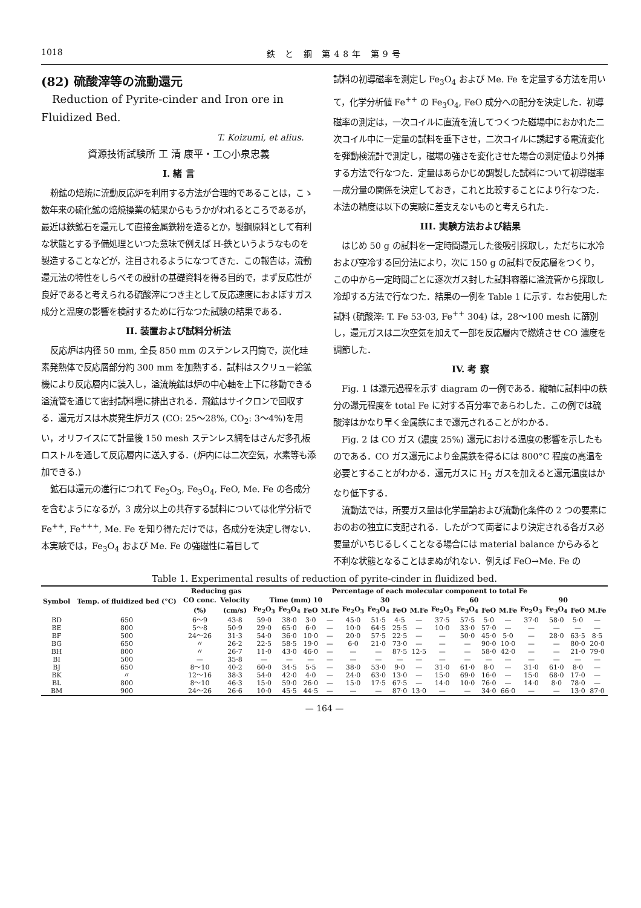1018 鉄 と 鋼 第48年 第9号
(82) 硫酸滓等の流動還元
Reduction of Pyrite-cinder and Iron ore in Fluidized Bed.
T. Koizumi, et alius.
資源技術試験所 工 清 康平・工○小泉忠義
I. 緒 言
粉鉱の焙焼に流動反応炉を利用する方法が合理的であることは，こゝ数年来の硫化鉱の焙焼操業の結果からもうかがわれるところであるが，最近は鉄鉱石を還元して直接金属鉄粉を造るとか，製鋼原料として有利な状態とする予備処理といつた意味で例えば H-鉄というようなものを製造することなどが，注目されるようになつてきた．この報告は，流動還元法の特性をしらべその設計の基礎資料を得る目的で，まず反応性が良好であると考えられる硫酸滓につき主として反応速度におよぼすガス成分と温度の影響を検討するために行なつた試験の結果である．
II. 装置および試料分析法
反応炉は内径 50 mm, 全長 850 mm のステンレス円筒で，炭化珪素発熱体で反応層部分約 300 mm を加熱する．試料はスクリュー給鉱機により反応層内に装入し，溢流焼鉱は炉の中心軸を上下に移動できる溢流管を通じて密封試料壜に排出される．飛鉱はサイクロンで回収する．還元ガスは木炭発生炉ガス (CO: 25～28%, CO<sub>2</sub>: 3～4%)を用い，オリフイスにて計量後 150 mesh ステンレス網をはさんだ多孔板ロストルを通して反応層内に送入する．(炉内には二次空気，水素等も添加できる.)
鉱石は還元の進行につれて Fe<sub>2</sub>O<sub>3</sub>, Fe<sub>3</sub>O<sub>4</sub>, FeO, Me. Fe の各成分を含むようになるが，3 成分以上の共存する試料については化学分析で Fe<sup>++</sup>, Fe<sup>+++</sup>, Me. Fe を知り得ただけでは，各成分を決定し得ない．本実験では，Fe<sub>3</sub>O<sub>4</sub> および Me. Fe の強磁性に着目して
試料の初導磁率を測定し Fe<sub>3</sub>O<sub>4</sub> および Me. Fe を定量する方法を用いて，化学分析値 Fe<sup>++</sup> の Fe<sub>3</sub>O<sub>4</sub>, FeO 成分への配分を決定した．初導磁率の測定は，一次コイルに直流を流してつくつた磁場中におかれた二次コイル中に一定量の試料を垂下させ，二次コイルに誘起する電流変化を弾動検流計で測定し，磁場の強さを変化させた場合の測定値より外挿する方法で行なつた．定量はあらかじめ調製した試料について初導磁率—成分量の関係を決定しておき，これと比較することにより行なつた．本法の精度は以下の実験に差支えないものと考えられた．
III. 実験方法および結果
はじめ 50 g の試料を一定時間還元した後吸引採取し，ただちに水冷および空冷する回分法により，次に 150 g の試料で反応層をつくり，この中から一定時間ごとに逐次ガス封した試料容器に溢流管から採取し冷却する方法で行なつた．結果の一例を Table 1 に示す．なお使用した試料 (硫酸滓: T. Fe 53·03, Fe<sup>++</sup> 304) は，28～100 mesh に篩別し，還元ガスは二次空気を加えて一部を反応層内で燃焼させ CO 濃度を調節した．
IV. 考 察
Fig. 1 は還元過程を示す diagram の一例である．縦軸に試料中の鉄分の還元程度を total Fe に対する百分率であらわした．この例では硫酸滓はかなり早く金属鉄にまで還元されることがわかる．
Fig. 2 は CO ガス (濃度 25%) 還元における温度の影響を示したものである．CO ガス還元により金属鉄を得るには 800°C 程度の高温を必要とすることがわかる．還元ガスに H<sub>2</sub> ガスを加えると還元温度はかなり低下する．
流動法では，所要ガス量は化学量論および流動化条件の 2 つの要素におのおの独立に支配される．したがつて両者により決定される各ガス必要量がいちじるしくことなる場合には material balance からみると不利な状態となることはまぬがれない．例えば FeO→Me. Fe の
Table 1. Experimental results of reduction of pyrite-cinder in fluidized bed.
| Symbol | Temp. of fluidized bed (°C) | Reducing gas | | Percentage of each molecular component to total Fe | | | | | | | | | | | | | | | |
| --- | --- | --- | --- | --- | --- | --- | --- | --- | --- | --- | --- | --- | --- | --- | --- | --- | --- | --- | --- |
| | | CO conc. | Velocity | Time (mm) 10 | | | | 30 | | | | 60 | | | | 90 | | | |
| | | (%) | (cm/s) | Fe<sub>2</sub>O<sub>3</sub> | Fe<sub>3</sub>O<sub>4</sub> | FeO | M.Fe | Fe<sub>2</sub>O<sub>3</sub> | Fe<sub>3</sub>O<sub>4</sub> | FeO | M.Fe | Fe<sub>2</sub>O<sub>3</sub> | Fe<sub>3</sub>O<sub>4</sub> | FeO | M.Fe | Fe<sub>2</sub>O<sub>3</sub> | Fe<sub>3</sub>O<sub>4</sub> | FeO | M.Fe |
| BD | 650 | 6～9 | 43·8 | 59·0 | 38·0 | 3·0 | — | 45·0 | 51·5 | 4·5 | — | 37·5 | 57·5 | 5·0 | — | 37·0 | 58·0 | 5·0 | — |
| BE | 800 | 5～8 | 50·9 | 29·0 | 65·0 | 6·0 | — | 10·0 | 64·5 | 25·5 | — | 10·0 | 33·0 | 57·0 | — | — | — | — | — |
| BF | 500 | 24～26 | 31·3 | 54·0 | 36·0 | 10·0 | — | 20·0 | 57·5 | 22·5 | — | — | 50·0 | 45·0 | 5·0 | — | 28·0 | 63·5 | 8·5 |
| BG | 650 | 〃 | 26·2 | 22·5 | 58·5 | 19·0 | — | 6·0 | 21·0 | 73·0 | — | — | — | 90·0 | 10·0 | — | — | 80·0 | 20·0 |
| BH | 800 | 〃 | 26·7 | 11·0 | 43·0 | 46·0 | — | — | — | 87·5 | 12·5 | — | — | 58·0 | 42·0 | — | — | 21·0 | 79·0 |
| BI | 500 | — | 35·8 | — | — | — | — | — | — | — | — | — | — | — | — | — | — | — | — |
| BJ | 650 | 8～10 | 40·2 | 60·0 | 34·5 | 5·5 | — | 38·0 | 53·0 | 9·0 | — | 31·0 | 61·0 | 8·0 | — | 31·0 | 61·0 | 8·0 | — |
| BK | 〃 | 12～16 | 38·3 | 54·0 | 42·0 | 4·0 | — | 24·0 | 63·0 | 13·0 | — | 15·0 | 69·0 | 16·0 | — | 15·0 | 68·0 | 17·0 | — |
| BL | 800 | 8～10 | 46·3 | 15·0 | 59·0 | 26·0 | — | 15·0 | 17·5 | 67·5 | — | 14·0 | 10·0 | 76·0 | — | 14·0 | 8·0 | 78·0 | — |
| BM | 900 | 24～26 | 26·6 | 10·0 | 45·5 | 44·5 | — | — | — | 87·0 | 13·0 | — | — | 34·0 | 66·0 | — | — | 13·0 | 87·0 |
— 164 —